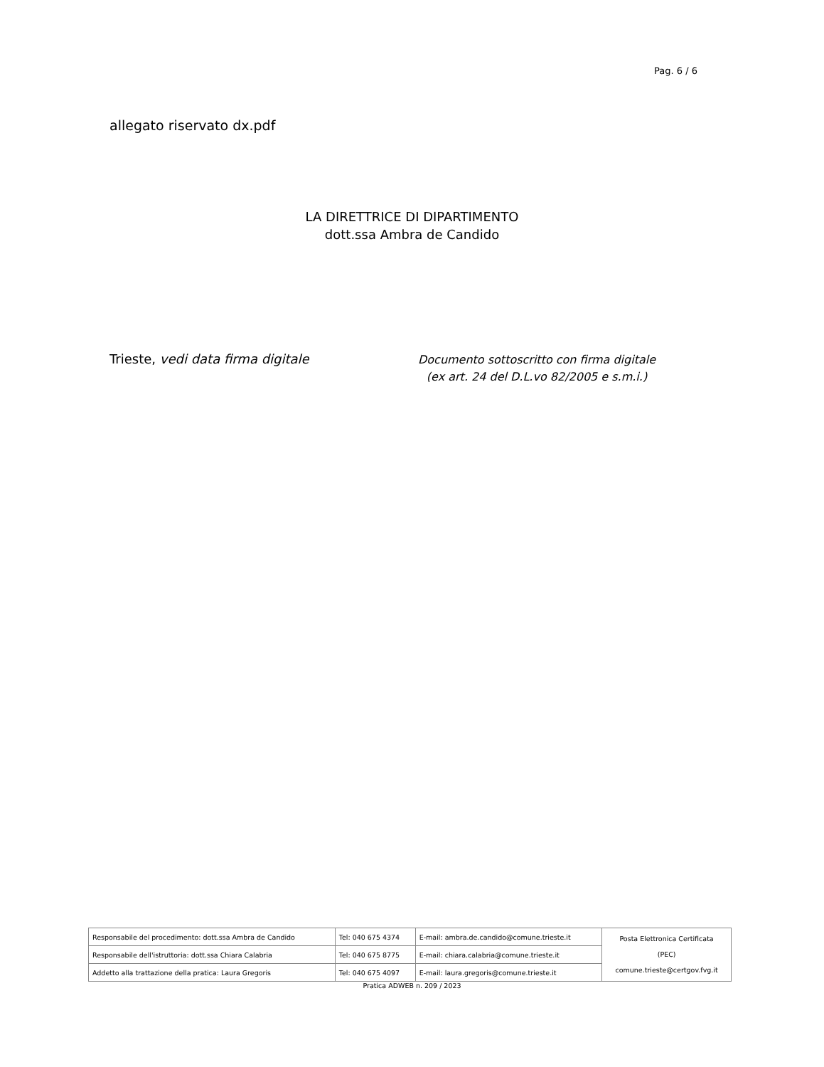Pag. 6 / 6
allegato riservato dx.pdf
LA DIRETTRICE DI DIPARTIMENTO
dott.ssa Ambra de Candido
Trieste, vedi data firma digitale
Documento sottoscritto con firma digitale
(ex art. 24 del D.L.vo 82/2005 e s.m.i.)
| Responsabile del procedimento: dott.ssa Ambra de Candido | Tel: 040 675 4374 | E-mail: ambra.de.candido@comune.trieste.it | Posta Elettronica Certificata (PEC) comune.trieste@certgov.fvg.it |
| Responsabile dell'istruttoria: dott.ssa Chiara Calabria | Tel: 040 675 8775 | E-mail: chiara.calabria@comune.trieste.it | |
| Addetto alla trattazione della pratica: Laura Gregoris | Tel: 040 675 4097 | E-mail: laura.gregoris@comune.trieste.it | |
Pratica ADWEB n. 209 / 2023